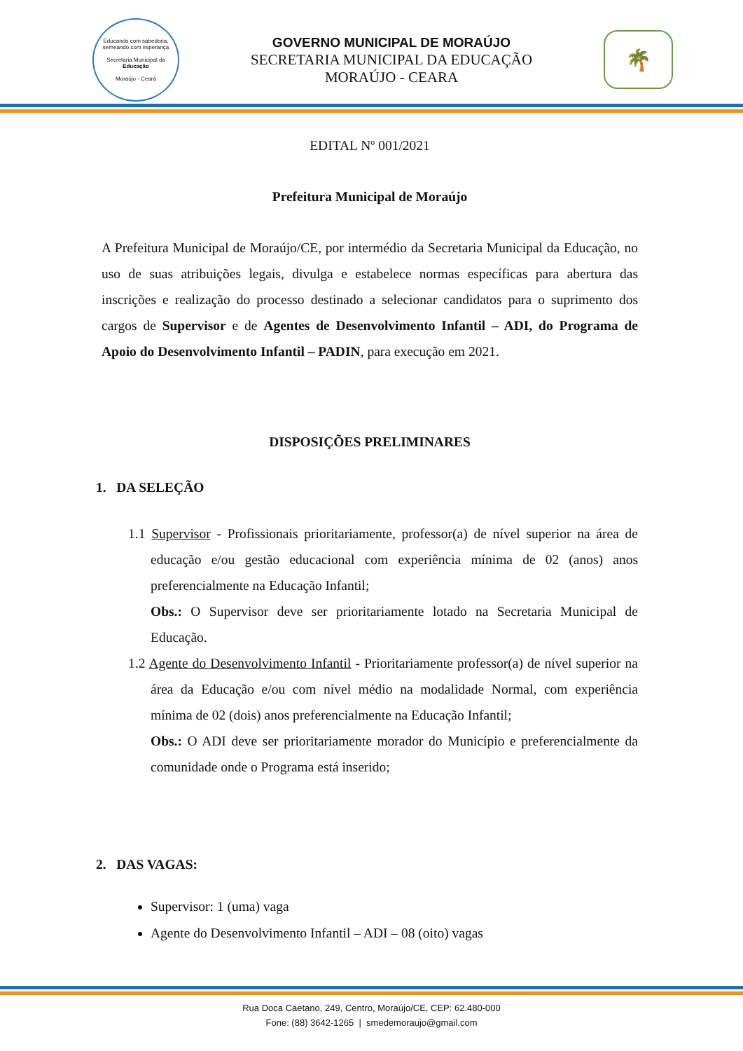Educando com sabedoria, semeando com esperança
Secretaria Municipal da
Educação
Moraújo - Ceará
GOVERNO MUNICIPAL DE MORAÚJO
SECRETARIA MUNICIPAL DA EDUCAÇÃO
MORAÚJO - CEARA
🌴
EDITAL Nº 001/2021
Prefeitura Municipal de Moraújo
A Prefeitura Municipal de Moraújo/CE, por intermédio da Secretaria Municipal da Educação, no uso de suas atribuições legais, divulga e estabelece normas específicas para abertura das inscrições e realização do processo destinado a selecionar candidatos para o suprimento dos cargos de Supervisor e de Agentes de Desenvolvimento Infantil – ADI, do Programa de Apoio do Desenvolvimento Infantil – PADIN, para execução em 2021.
DISPOSIÇÕES PRELIMINARES
1. DA SELEÇÃO
1.1 Supervisor - Profissionais prioritariamente, professor(a) de nível superior na área de educação e/ou gestão educacional com experiência mínima de 02 (anos) anos preferencialmente na Educação Infantil;
Obs.: O Supervisor deve ser prioritariamente lotado na Secretaria Municipal de Educação.
1.2 Agente do Desenvolvimento Infantil - Prioritariamente professor(a) de nível superior na área da Educação e/ou com nível médio na modalidade Normal, com experiência mínima de 02 (dois) anos preferencialmente na Educação Infantil;
Obs.: O ADI deve ser prioritariamente morador do Município e preferencialmente da comunidade onde o Programa está inserido;
2. DAS VAGAS:
Supervisor: 1 (uma) vaga
Agente do Desenvolvimento Infantil – ADI – 08 (oito) vagas
Rua Doca Caetano, 249, Centro, Moraújo/CE, CEP: 62.480-000
Fone: (88) 3642-1265 | smedemoraujo@gmail.com